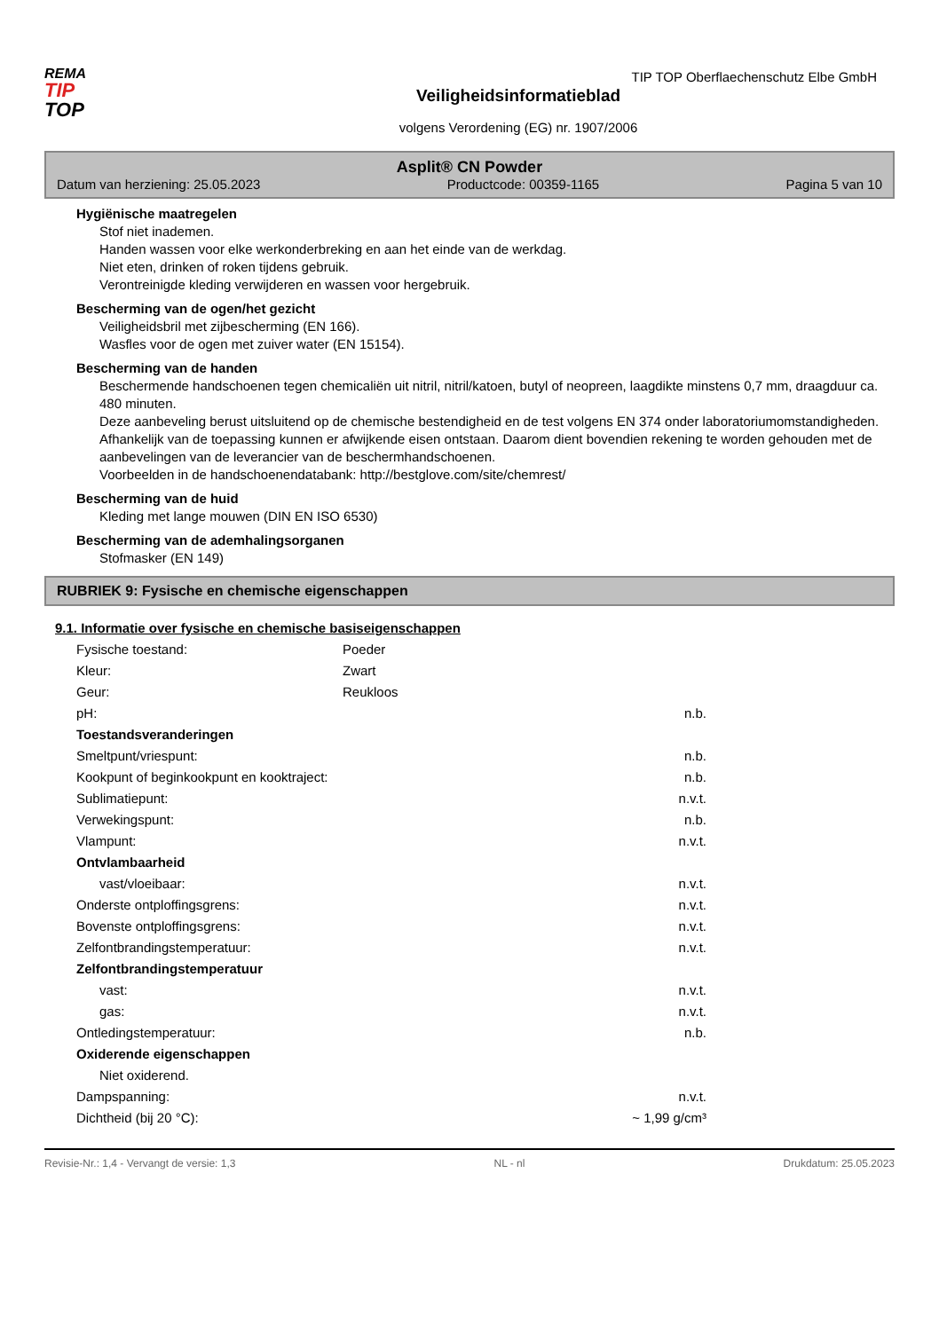TIP TOP Oberflaechenschutz Elbe GmbH
REMA
TIP
TOP
Veiligheidsinformatieblad
volgens Verordening (EG) nr. 1907/2006
Asplit® CN Powder
Datum van herziening: 25.05.2023 Productcode: 00359-1165 Pagina 5 van 10
Hygiënische maatregelen
Stof niet inademen.
Handen wassen voor elke werkonderbreking en aan het einde van de werkdag.
Niet eten, drinken of roken tijdens gebruik.
Verontreinigde kleding verwijderen en wassen voor hergebruik.
Bescherming van de ogen/het gezicht
Veiligheidsbril met zijbescherming (EN 166).
Wasfles voor de ogen met zuiver water (EN 15154).
Bescherming van de handen
Beschermende handschoenen tegen chemicaliën uit nitril, nitril/katoen, butyl of neopreen, laagdikte minstens 0,7 mm, draagduur ca. 480 minuten.
Deze aanbeveling berust uitsluitend op de chemische bestendigheid en de test volgens EN 374 onder laboratoriumomstandigheden.
Afhankelijk van de toepassing kunnen er afwijkende eisen ontstaan. Daarom dient bovendien rekening te worden gehouden met de aanbevelingen van de leverancier van de beschermhandschoenen.
Voorbeelden in de handschoenendatabank: http://bestglove.com/site/chemrest/
Bescherming van de huid
Kleding met lange mouwen (DIN EN ISO 6530)
Bescherming van de ademhalingsorganen
Stofmasker (EN 149)
RUBRIEK 9: Fysische en chemische eigenschappen
9.1. Informatie over fysische en chemische basiseigenschappen
| Fysische toestand: | Poeder | |
| Kleur: | Zwart | |
| Geur: | Reukloos | |
| pH: | | n.b. |
| Toestandsveranderingen | | |
| Smeltpunt/vriespunt: | | n.b. |
| Kookpunt of beginkookpunt en kooktraject: | | n.b. |
| Sublimatiepunt: | | n.v.t. |
| Verwekingspunt: | | n.b. |
| Vlampunt: | | n.v.t. |
| Ontvlambaarheid | | |
| vast/vloeibaar: | | n.v.t. |
| Onderste ontploffingsgrens: | | n.v.t. |
| Bovenste ontploffingsgrens: | | n.v.t. |
| Zelfontbrandingstemperatuur: | | n.v.t. |
| Zelfontbrandingstemperatuur | | |
| vast: | | n.v.t. |
| gas: | | n.v.t. |
| Ontledingstemperatuur: | | n.b. |
| Oxiderende eigenschappen | | |
| Niet oxiderend. | | |
| Dampspanning: | | n.v.t. |
| Dichtheid (bij 20 °C): | | ~ 1,99 g/cm³ |
Revisie-Nr.: 1,4 - Vervangt de versie: 1,3 NL - nl Drukdatum: 25.05.2023